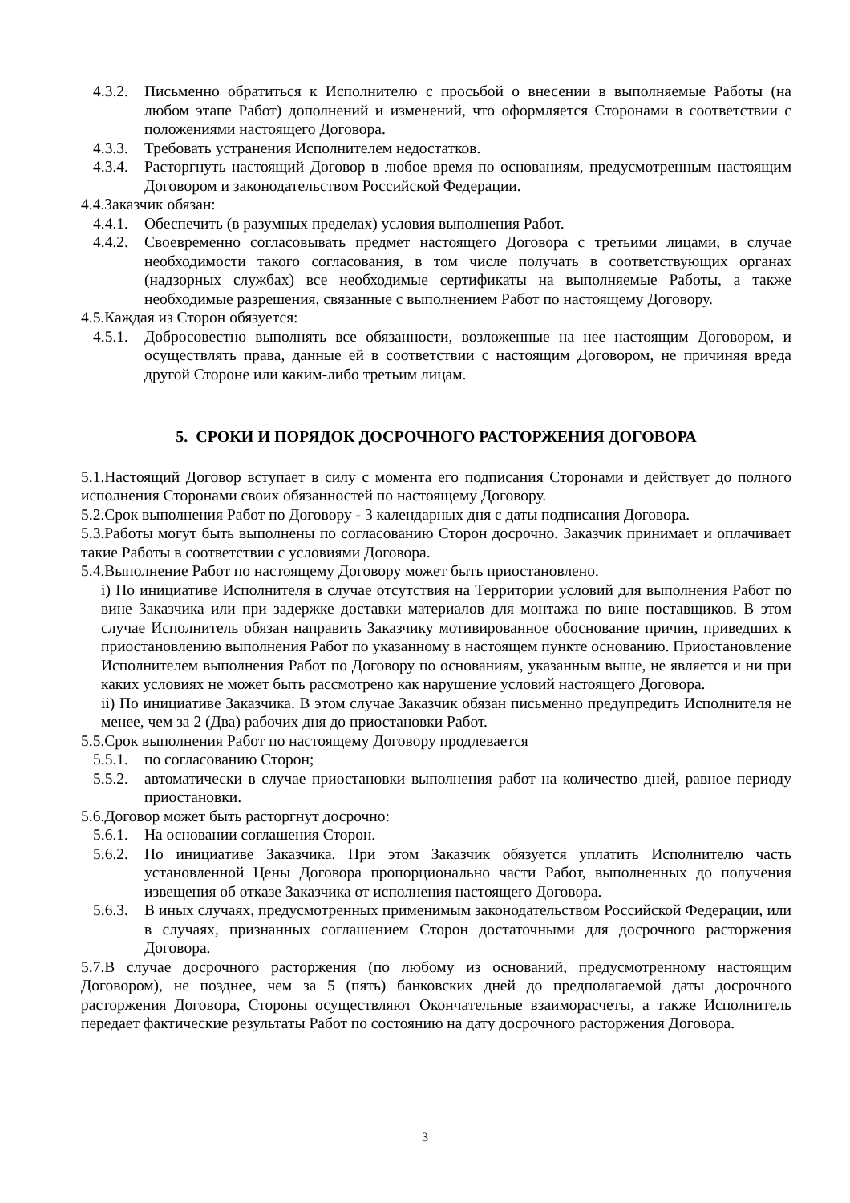4.3.2. Письменно обратиться к Исполнителю с просьбой о внесении в выполняемые Работы (на любом этапе Работ) дополнений и изменений, что оформляется Сторонами в соответствии с положениями настоящего Договора.
4.3.3. Требовать устранения Исполнителем недостатков.
4.3.4. Расторгнуть настоящий Договор в любое время по основаниям, предусмотренным настоящим Договором и законодательством Российской Федерации.
4.4.Заказчик обязан:
4.4.1. Обеспечить (в разумных пределах) условия выполнения Работ.
4.4.2. Своевременно согласовывать предмет настоящего Договора с третьими лицами, в случае необходимости такого согласования, в том числе получать в соответствующих органах (надзорных службах) все необходимые сертификаты на выполняемые Работы, а также необходимые разрешения, связанные с выполнением Работ по настоящему Договору.
4.5.Каждая из Сторон обязуется:
4.5.1. Добросовестно выполнять все обязанности, возложенные на нее настоящим Договором, и осуществлять права, данные ей в соответствии с настоящим Договором, не причиняя вреда другой Стороне или каким-либо третьим лицам.
5. СРОКИ И ПОРЯДОК ДОСРОЧНОГО РАСТОРЖЕНИЯ ДОГОВОРА
5.1.Настоящий Договор вступает в силу с момента его подписания Сторонами и действует до полного исполнения Сторонами своих обязанностей по настоящему Договору.
5.2.Срок выполнения Работ по Договору - 3 календарных дня с даты подписания Договора.
5.3.Работы могут быть выполнены по согласованию Сторон досрочно. Заказчик принимает и оплачивает такие Работы в соответствии с условиями Договора.
5.4.Выполнение Работ по настоящему Договору может быть приостановлено.
i) По инициативе Исполнителя в случае отсутствия на Территории условий для выполнения Работ по вине Заказчика или при задержке доставки материалов для монтажа по вине поставщиков. В этом случае Исполнитель обязан направить Заказчику мотивированное обоснование причин, приведших к приостановлению выполнения Работ по указанному в настоящем пункте основанию. Приостановление Исполнителем выполнения Работ по Договору по основаниям, указанным выше, не является и ни при каких условиях не может быть рассмотрено как нарушение условий настоящего Договора.
ii) По инициативе Заказчика. В этом случае Заказчик обязан письменно предупредить Исполнителя не менее, чем за 2 (Два) рабочих дня до приостановки Работ.
5.5.Срок выполнения Работ по настоящему Договору продлевается
5.5.1. по согласованию Сторон;
5.5.2. автоматически в случае приостановки выполнения работ на количество дней, равное периоду приостановки.
5.6.Договор может быть расторгнут досрочно:
5.6.1. На основании соглашения Сторон.
5.6.2. По инициативе Заказчика. При этом Заказчик обязуется уплатить Исполнителю часть установленной Цены Договора пропорционально части Работ, выполненных до получения извещения об отказе Заказчика от исполнения настоящего Договора.
5.6.3. В иных случаях, предусмотренных применимым законодательством Российской Федерации, или в случаях, признанных соглашением Сторон достаточными для досрочного расторжения Договора.
5.7.В случае досрочного расторжения (по любому из оснований, предусмотренному настоящим Договором), не позднее, чем за 5 (пять) банковских дней до предполагаемой даты досрочного расторжения Договора, Стороны осуществляют Окончательные взаиморасчеты, а также Исполнитель передает фактические результаты Работ по состоянию на дату досрочного расторжения Договора.
3